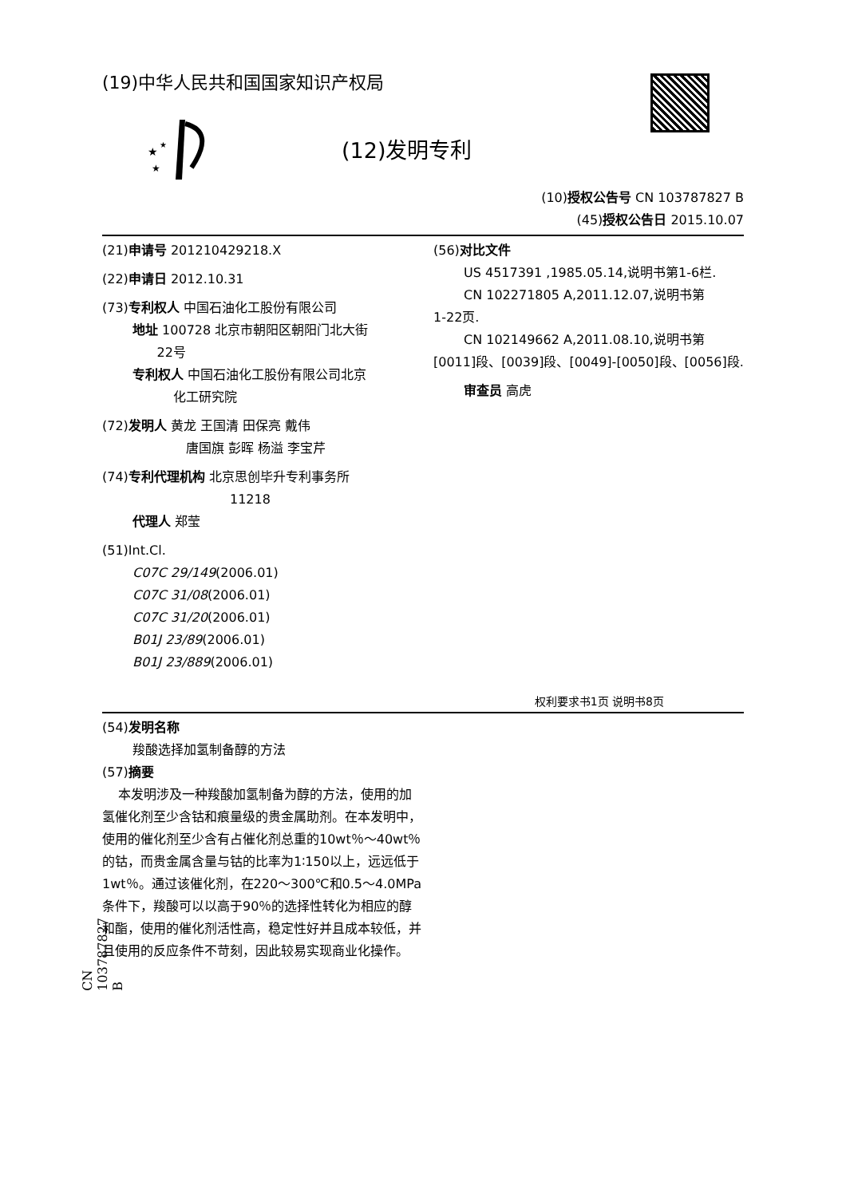(19)中华人民共和国国家知识产权局
★
★
★
(12)发明专利
(10)授权公告号 CN 103787827 B
(45)授权公告日 2015.10.07
(21)申请号 201210429218.X
(22)申请日 2012.10.31
(73)专利权人 中国石油化工股份有限公司
地址 100728 北京市朝阳区朝阳门北大街
22号
专利权人 中国石油化工股份有限公司北京
化工研究院
(72)发明人 黄龙 王国清 田保亮 戴伟
唐国旗 彭晖 杨溢 李宝芹
(74)专利代理机构 北京思创毕升专利事务所
11218
代理人 郑莹
(51)Int.Cl.
C07C 29/149(2006.01)
C07C 31/08(2006.01)
C07C 31/20(2006.01)
B01J 23/89(2006.01)
B01J 23/889(2006.01)
(56)对比文件
US 4517391 ,1985.05.14,说明书第1-6栏.
CN 102271805 A,2011.12.07,说明书第
1-22页.
CN 102149662 A,2011.08.10,说明书第
[0011]段、[0039]段、[0049]-[0050]段、[0056]段.
审查员 高虎
权利要求书1页 说明书8页
(54)发明名称
羧酸选择加氢制备醇的方法
(57)摘要
本发明涉及一种羧酸加氢制备为醇的方法，使用的加氢催化剂至少含钴和痕量级的贵金属助剂。在本发明中，使用的催化剂至少含有占催化剂总重的10wt％～40wt％的钴，而贵金属含量与钴的比率为1∶150以上，远远低于1wt％。通过该催化剂，在220～300℃和0.5～4.0MPa条件下，羧酸可以以高于90％的选择性转化为相应的醇和酯，使用的催化剂活性高，稳定性好并且成本较低，并且使用的反应条件不苛刻，因此较易实现商业化操作。
CN 103787827 B